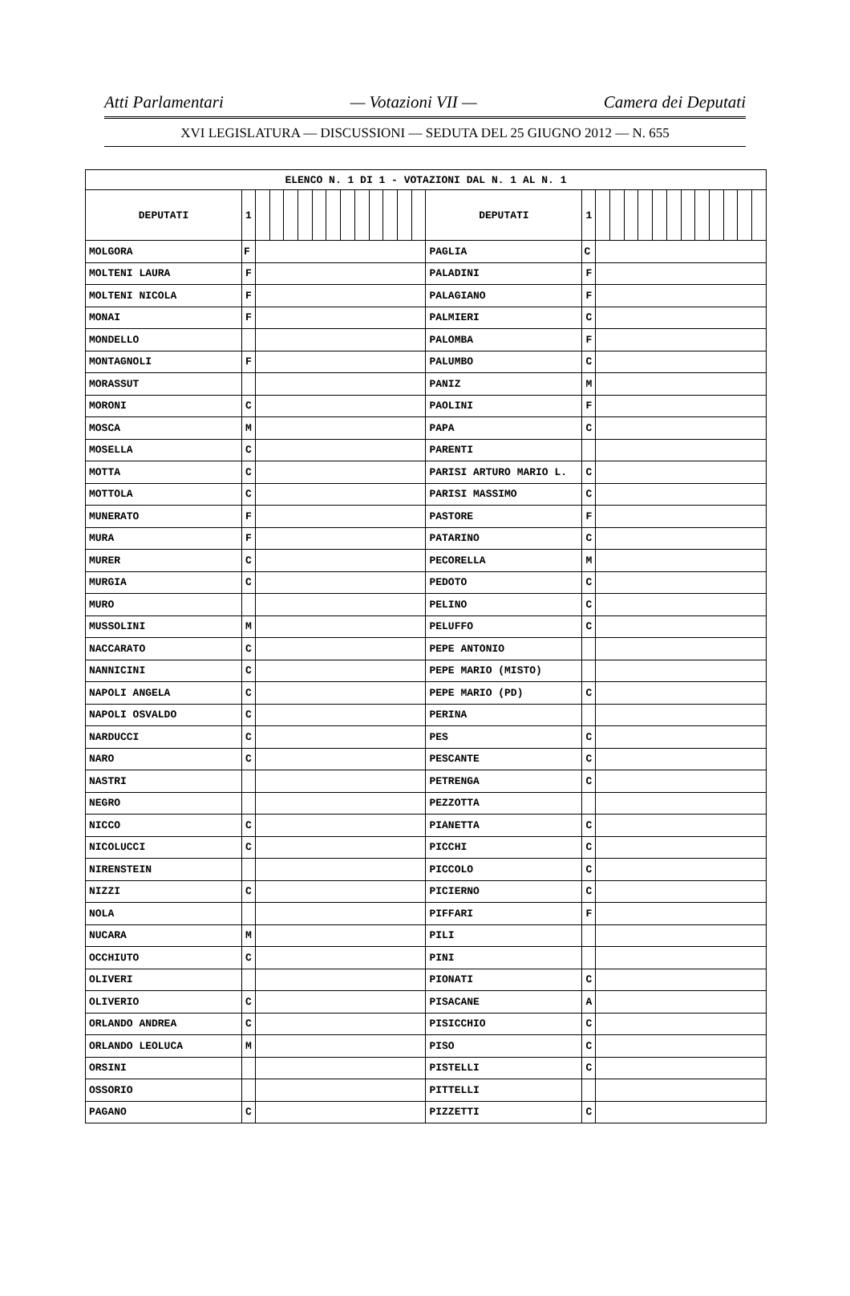Atti Parlamentari — Votazioni VII — Camera dei Deputati
XVI LEGISLATURA — DISCUSSIONI — SEDUTA DEL 25 GIUGNO 2012 — N. 655
| ELENCO N. 1 DI 1 - VOTAZIONI DAL N. 1 AL N. 1 | | | | | | | | | | | | | | | | | | | | | | | | | | | |
| DEPUTATI | 1 | | | | | | | | | | | | | DEPUTATI | 1 | | | | | | | | | | | | |
| MOLGORA | F | | | | | | | | | | | | | PAGLIA | C | | | | | | | | | | | | |
| MOLTENI LAURA | F | | | | | | | | | | | | | PALADINI | F | | | | | | | | | | | | |
| MOLTENI NICOLA | F | | | | | | | | | | | | | PALAGIANO | F | | | | | | | | | | | | |
| MONAI | F | | | | | | | | | | | | | PALMIERI | C | | | | | | | | | | | | |
| MONDELLO | | | | | | | | | | | | | | PALOMBA | F | | | | | | | | | | | | |
| MONTAGNOLI | F | | | | | | | | | | | | | PALUMBO | C | | | | | | | | | | | | |
| MORASSUT | | | | | | | | | | | | | | PANIZ | M | | | | | | | | | | | | |
| MORONI | C | | | | | | | | | | | | | PAOLINI | F | | | | | | | | | | | | |
| MOSCA | M | | | | | | | | | | | | | PAPA | C | | | | | | | | | | | | |
| MOSELLA | C | | | | | | | | | | | | | PARENTI | | | | | | | | | | | | | |
| MOTTA | C | | | | | | | | | | | | | PARISI ARTURO MARIO L. | C | | | | | | | | | | | | |
| MOTTOLA | C | | | | | | | | | | | | | PARISI MASSIMO | C | | | | | | | | | | | | |
| MUNERATO | F | | | | | | | | | | | | | PASTORE | F | | | | | | | | | | | | |
| MURA | F | | | | | | | | | | | | | PATARINO | C | | | | | | | | | | | | |
| MURER | C | | | | | | | | | | | | | PECORELLA | M | | | | | | | | | | | | |
| MURGIA | C | | | | | | | | | | | | | PEDOTO | C | | | | | | | | | | | | |
| MURO | | | | | | | | | | | | | | PELINO | C | | | | | | | | | | | | |
| MUSSOLINI | M | | | | | | | | | | | | | PELUFFO | C | | | | | | | | | | | | |
| NACCARATO | C | | | | | | | | | | | | | PEPE ANTONIO | | | | | | | | | | | | | |
| NANNICINI | C | | | | | | | | | | | | | PEPE MARIO (MISTO) | | | | | | | | | | | | | |
| NAPOLI ANGELA | C | | | | | | | | | | | | | PEPE MARIO (PD) | C | | | | | | | | | | | | |
| NAPOLI OSVALDO | C | | | | | | | | | | | | | PERINA | | | | | | | | | | | | | |
| NARDUCCI | C | | | | | | | | | | | | | PES | C | | | | | | | | | | | | |
| NARO | C | | | | | | | | | | | | | PESCANTE | C | | | | | | | | | | | | |
| NASTRI | | | | | | | | | | | | | | PETRENGA | C | | | | | | | | | | | | |
| NEGRO | | | | | | | | | | | | | | PEZZOTTA | | | | | | | | | | | | | |
| NICCO | C | | | | | | | | | | | | | PIANETTA | C | | | | | | | | | | | | |
| NICOLUCCI | C | | | | | | | | | | | | | PICCHI | C | | | | | | | | | | | | |
| NIRENSTEIN | | | | | | | | | | | | | | PICCOLO | C | | | | | | | | | | | | |
| NIZZI | C | | | | | | | | | | | | | PICIERNO | C | | | | | | | | | | | | |
| NOLA | | | | | | | | | | | | | | PIFFARI | F | | | | | | | | | | | | |
| NUCARA | M | | | | | | | | | | | | | PILI | | | | | | | | | | | | | |
| OCCHIUTO | C | | | | | | | | | | | | | PINI | | | | | | | | | | | | | |
| OLIVERI | | | | | | | | | | | | | | PIONATI | C | | | | | | | | | | | | |
| OLIVERIO | C | | | | | | | | | | | | | PISACANE | A | | | | | | | | | | | | |
| ORLANDO ANDREA | C | | | | | | | | | | | | | PISICCHIO | C | | | | | | | | | | | | |
| ORLANDO LEOLUCA | M | | | | | | | | | | | | | PISO | C | | | | | | | | | | | | |
| ORSINI | | | | | | | | | | | | | | PISTELLI | C | | | | | | | | | | | | |
| OSSORIO | | | | | | | | | | | | | | PITTELLI | | | | | | | | | | | | | |
| PAGANO | C | | | | | | | | | | | | | PIZZETTI | C | | | | | | | | | | | | |